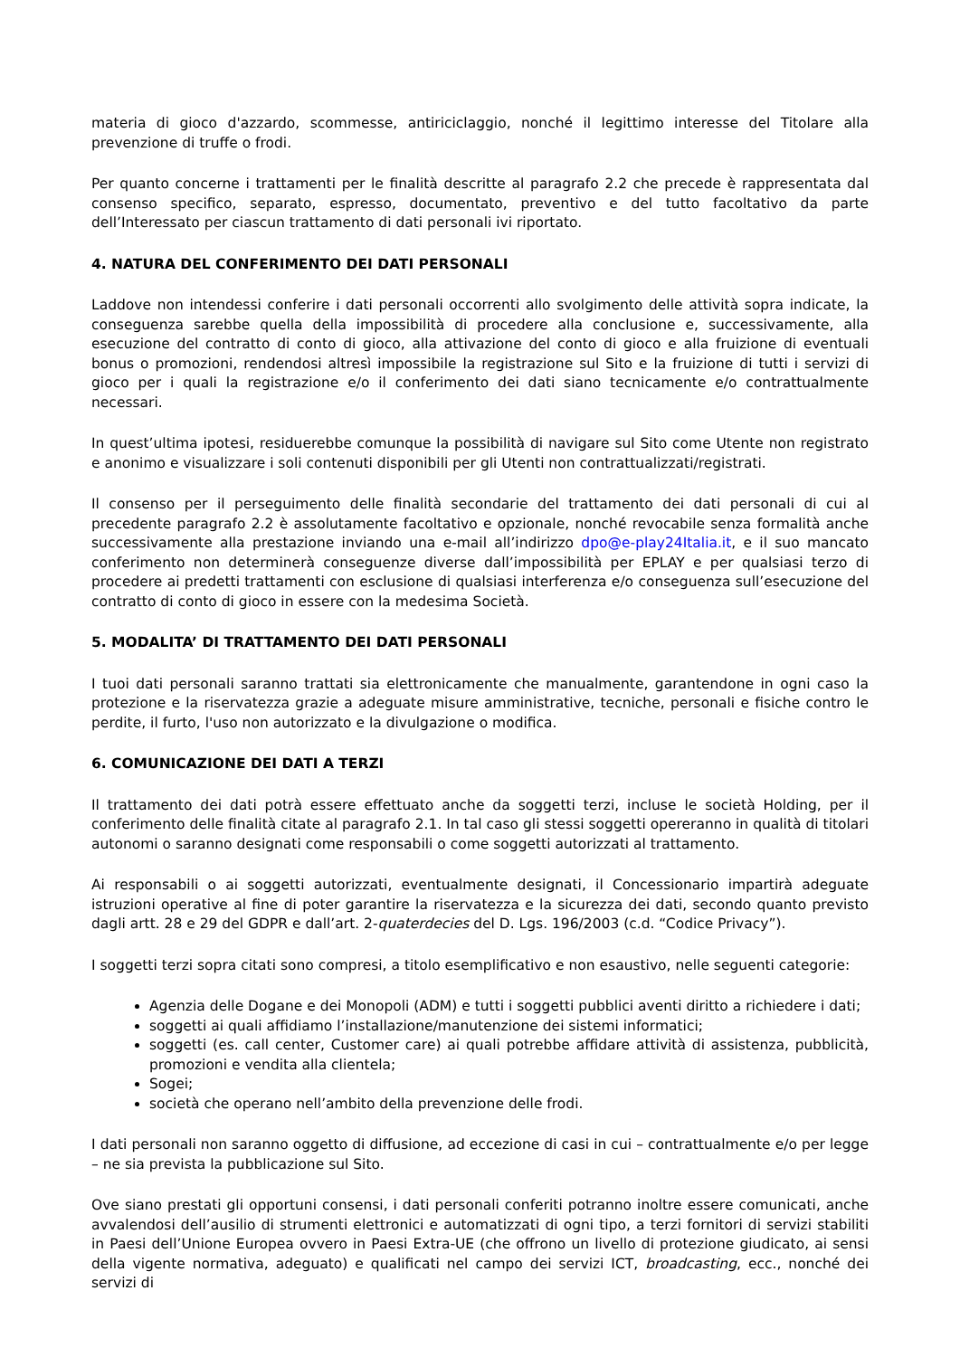materia di gioco d'azzardo, scommesse, antiriciclaggio, nonché il legittimo interesse del Titolare alla prevenzione di truffe o frodi.
Per quanto concerne i trattamenti per le finalità descritte al paragrafo 2.2 che precede è rappresentata dal consenso specifico, separato, espresso, documentato, preventivo e del tutto facoltativo da parte dell’Interessato per ciascun trattamento di dati personali ivi riportato.
4. NATURA DEL CONFERIMENTO DEI DATI PERSONALI
Laddove non intendessi conferire i dati personali occorrenti allo svolgimento delle attività sopra indicate, la conseguenza sarebbe quella della impossibilità di procedere alla conclusione e, successivamente, alla esecuzione del contratto di conto di gioco, alla attivazione del conto di gioco e alla fruizione di eventuali bonus o promozioni, rendendosi altresì impossibile la registrazione sul Sito e la fruizione di tutti i servizi di gioco per i quali la registrazione e/o il conferimento dei dati siano tecnicamente e/o contrattualmente necessari.
In quest’ultima ipotesi, residuerebbe comunque la possibilità di navigare sul Sito come Utente non registrato e anonimo e visualizzare i soli contenuti disponibili per gli Utenti non contrattualizzati/registrati.
Il consenso per il perseguimento delle finalità secondarie del trattamento dei dati personali di cui al precedente paragrafo 2.2 è assolutamente facoltativo e opzionale, nonché revocabile senza formalità anche successivamente alla prestazione inviando una e-mail all’indirizzo dpo@e-play24Italia.it, e il suo mancato conferimento non determinerà conseguenze diverse dall’impossibilità per EPLAY e per qualsiasi terzo di procedere ai predetti trattamenti con esclusione di qualsiasi interferenza e/o conseguenza sull’esecuzione del contratto di conto di gioco in essere con la medesima Società.
5. MODALITA’ DI TRATTAMENTO DEI DATI PERSONALI
I tuoi dati personali saranno trattati sia elettronicamente che manualmente, garantendone in ogni caso la protezione e la riservatezza grazie a adeguate misure amministrative, tecniche, personali e fisiche contro le perdite, il furto, l'uso non autorizzato e la divulgazione o modifica.
6. COMUNICAZIONE DEI DATI A TERZI
Il trattamento dei dati potrà essere effettuato anche da soggetti terzi, incluse le società Holding, per il conferimento delle finalità citate al paragrafo 2.1. In tal caso gli stessi soggetti opereranno in qualità di titolari autonomi o saranno designati come responsabili o come soggetti autorizzati al trattamento.
Ai responsabili o ai soggetti autorizzati, eventualmente designati, il Concessionario impartirà adeguate istruzioni operative al fine di poter garantire la riservatezza e la sicurezza dei dati, secondo quanto previsto dagli artt. 28 e 29 del GDPR e dall’art. 2-quaterdecies del D. Lgs. 196/2003 (c.d. “Codice Privacy”).
I soggetti terzi sopra citati sono compresi, a titolo esemplificativo e non esaustivo, nelle seguenti categorie:
Agenzia delle Dogane e dei Monopoli (ADM) e tutti i soggetti pubblici aventi diritto a richiedere i dati;
soggetti ai quali affidiamo l’installazione/manutenzione dei sistemi informatici;
soggetti (es. call center, Customer care) ai quali potrebbe affidare attività di assistenza, pubblicità, promozioni e vendita alla clientela;
Sogei;
società che operano nell’ambito della prevenzione delle frodi.
I dati personali non saranno oggetto di diffusione, ad eccezione di casi in cui – contrattualmente e/o per legge – ne sia prevista la pubblicazione sul Sito.
Ove siano prestati gli opportuni consensi, i dati personali conferiti potranno inoltre essere comunicati, anche avvalendosi dell’ausilio di strumenti elettronici e automatizzati di ogni tipo, a terzi fornitori di servizi stabiliti in Paesi dell’Unione Europea ovvero in Paesi Extra-UE (che offrono un livello di protezione giudicato, ai sensi della vigente normativa, adeguato) e qualificati nel campo dei servizi ICT, broadcasting, ecc., nonché dei servizi di